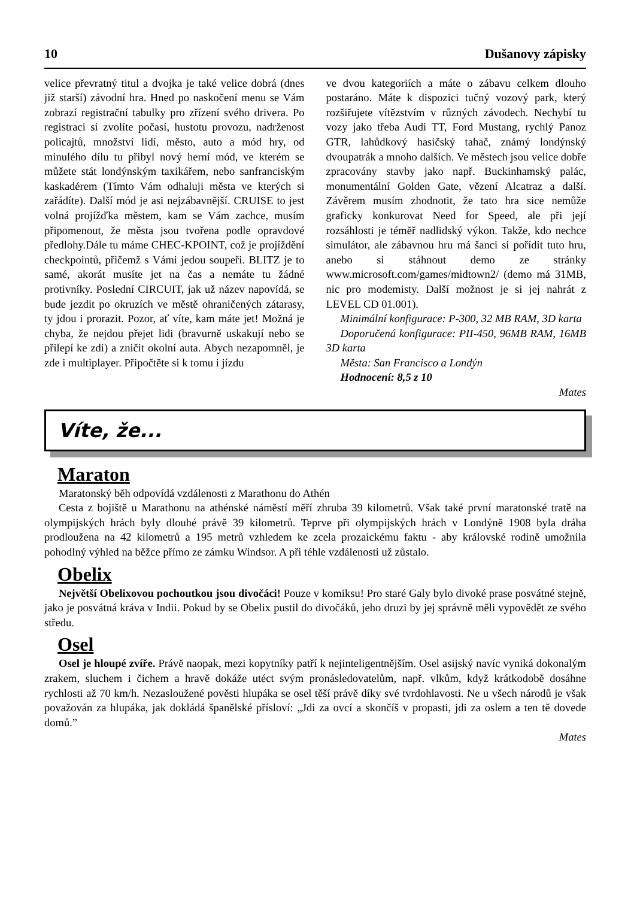10 Dušanovy zápisky
velice převratný titul a dvojka je také velice dobrá (dnes již starší) závodní hra. Hned po naskočení menu se Vám zobrazí registrační tabulky pro zřízení svého drivera. Po registraci si zvolíte počasí, hustotu provozu, nadrženost policajtů, množství lidí, město, auto a mód hry, od minulého dílu tu přibyl nový herní mód, ve kterém se můžete stát londýnským taxikářem, nebo sanfranciským kaskadérem (Tímto Vám odhaluji města ve kterých si zařádíte). Další mód je asi nejzábavnější. CRUISE to jest volná projížďka městem, kam se Vám zachce, musím připomenout, že města jsou tvořena podle opravdové předlohy.Dále tu máme CHEC-KPOINT, což je projíždění checkpointů, přičemž s Vámi jedou soupeři. BLITZ je to samé, akorát musíte jet na čas a nemáte tu žádné protivníky. Poslední CIRCUIT, jak už název napovídá, se bude jezdit po okruzích ve městě ohraničených zátarasy, ty jdou i prorazit. Pozor, ať víte, kam máte jet! Možná je chyba, že nejdou přejet lidi (bravurně uskakují nebo se přilepí ke zdi) a zničit okolní auta. Abych nezapomněl, je zde i multiplayer. Připočtěte si k tomu i jízdu
ve dvou kategoriích a máte o zábavu celkem dlouho postaráno. Máte k dispozici tučný vozový park, který rozšiřujete vítězstvím v různých závodech. Nechybí tu vozy jako třeba Audi TT, Ford Mustang, rychlý Panoz GTR, lahůdkový hasičský tahač, známý londýnský dvoupatrák a mnoho dalších. Ve městech jsou velice dobře zpracovány stavby jako např. Buckinhamský palác, monumentální Golden Gate, vězení Alcatraz a další. Závěrem musím zhodnotit, že tato hra sice nemůže graficky konkurovat Need for Speed, ale při její rozsáhlosti je téměř nadlidský výkon. Takže, kdo nechce simulátor, ale zábavnou hru má šanci si pořídit tuto hru, anebo si stáhnout demo ze stránky www.microsoft.com/games/midtown2/ (demo má 31MB, nic pro modemisty. Další možnost je si jej nahrát z LEVEL CD 01.001).
Minimální konfigurace: P-300, 32 MB RAM, 3D karta
Doporučená konfigurace: PII-450, 96MB RAM, 16MB 3D karta
Města: San Francisco a Londýn
Hodnocení: 8,5 z 10
Mates
Víte, že...
Maraton
Maratonský běh odpovídá vzdálenosti z Marathonu do Athén
Cesta z bojiště u Marathonu na athénské náměstí měří zhruba 39 kilometrů. Však také první maratonské tratě na olympijských hrách byly dlouhé právě 39 kilometrů. Teprve při olympijských hrách v Londýně 1908 byla dráha prodloužena na 42 kilometrů a 195 metrů vzhledem ke zcela prozaickému faktu - aby královské rodině umožnila pohodlný výhled na běžce přímo ze zámku Windsor. A při téhle vzdálenosti už zůstalo.
Obelix
Největší Obelixovou pochoutkou jsou divočáci! Pouze v komiksu! Pro staré Galy bylo divoké prase posvátné stejně, jako je posvátná kráva v Indii. Pokud by se Obelix pustil do divočáků, jeho druzi by jej správně měli vypovědět ze svého středu.
Osel
Osel je hloupé zvíře. Právě naopak, mezi kopytníky patří k nejinteligentnějším. Osel asijský navíc vyniká dokonalým zrakem, sluchem i čichem a hravě dokáže utéct svým pronásledovatelům, např. vlkům, když krátkodobě dosáhne rychlosti až 70 km/h. Nezasloužené pověsti hlupáka se osel těší právě díky své tvrdohlavosti. Ne u všech národů je však považován za hlupáka, jak dokládá španělské přísloví: „Jdi za ovcí a skončíš v propasti, jdi za oslem a ten tě dovede domů.”
Mates